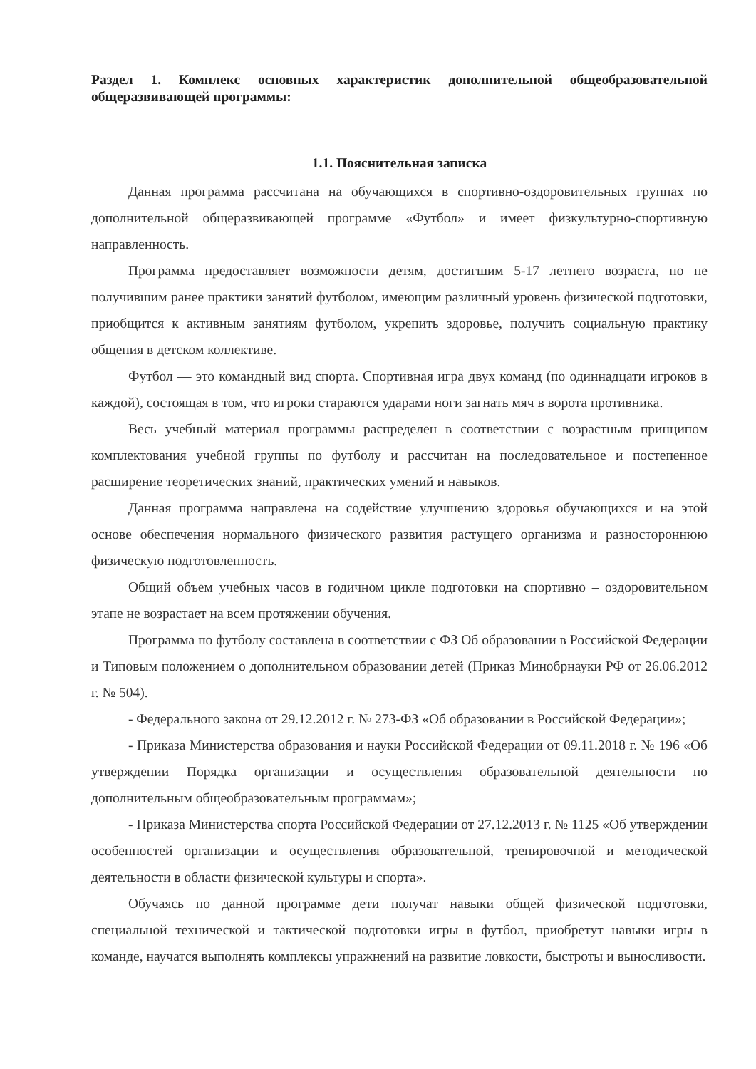Раздел 1. Комплекс основных характеристик дополнительной общеобразовательной общеразвивающей программы:
1.1. Пояснительная записка
Данная программа рассчитана на обучающихся в спортивно-оздоровительных группах по дополнительной общеразвивающей программе «Футбол» и имеет физкультурно-спортивную направленность.
Программа предоставляет возможности детям, достигшим 5-17 летнего возраста, но не получившим ранее практики занятий футболом, имеющим различный уровень физической подготовки, приобщится к активным занятиям футболом, укрепить здоровье, получить социальную практику общения в детском коллективе.
Футбол — это командный вид спорта. Спортивная игра двух команд (по одиннадцати игроков в каждой), состоящая в том, что игроки стараются ударами ноги загнать мяч в ворота противника.
Весь учебный материал программы распределен в соответствии с возрастным принципом комплектования учебной группы по футболу и рассчитан на последовательное и постепенное расширение теоретических знаний, практических умений и навыков.
Данная программа направлена на содействие улучшению здоровья обучающихся и на этой основе обеспечения нормального физического развития растущего организма и разностороннюю физическую подготовленность.
Общий объем учебных часов в годичном цикле подготовки на спортивно – оздоровительном этапе не возрастает на всем протяжении обучения.
Программа по футболу составлена в соответствии с ФЗ Об образовании в Российской Федерации и Типовым положением о дополнительном образовании детей (Приказ Минобрнауки РФ от 26.06.2012 г. № 504).
- Федерального закона от 29.12.2012 г. № 273-ФЗ «Об образовании в Российской Федерации»;
- Приказа Министерства образования и науки Российской Федерации от 09.11.2018 г. № 196 «Об утверждении Порядка организации и осуществления образовательной деятельности по дополнительным общеобразовательным программам»;
- Приказа Министерства спорта Российской Федерации от 27.12.2013 г. № 1125 «Об утверждении особенностей организации и осуществления образовательной, тренировочной и методической деятельности в области физической культуры и спорта».
Обучаясь по данной программе дети получат навыки общей физической подготовки, специальной технической и тактической подготовки игры в футбол, приобретут навыки игры в команде, научатся выполнять комплексы упражнений на развитие ловкости, быстроты и выносливости.